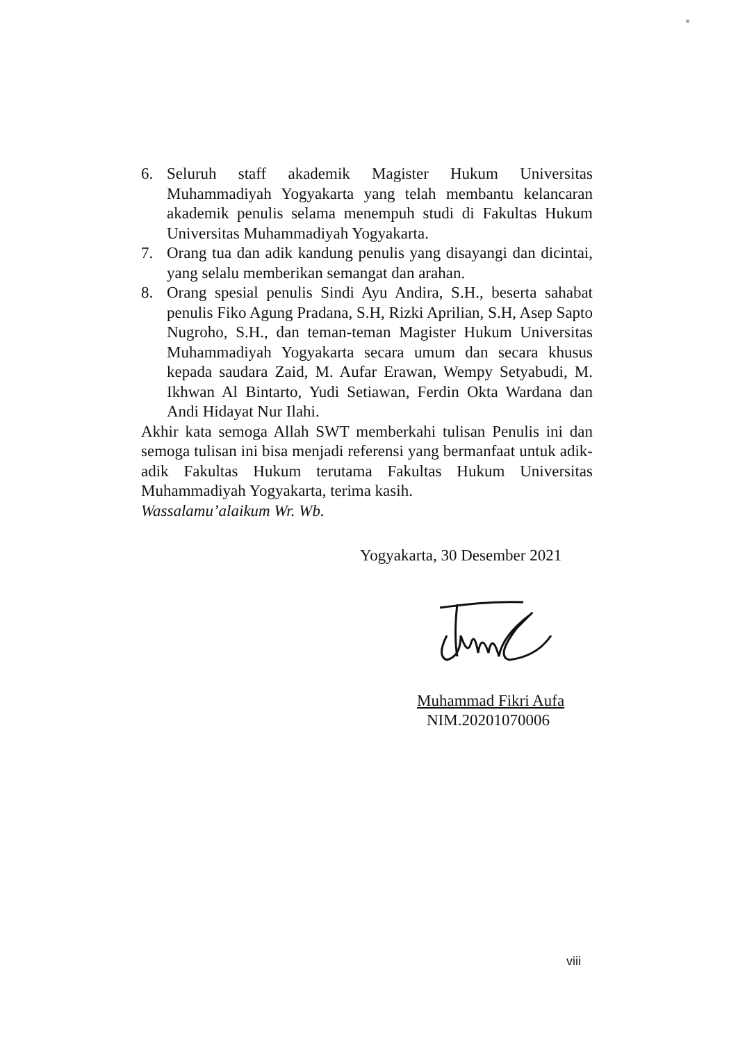6. Seluruh staff akademik Magister Hukum Universitas Muhammadiyah Yogyakarta yang telah membantu kelancaran akademik penulis selama menempuh studi di Fakultas Hukum Universitas Muhammadiyah Yogyakarta.
7. Orang tua dan adik kandung penulis yang disayangi dan dicintai, yang selalu memberikan semangat dan arahan.
8. Orang spesial penulis Sindi Ayu Andira, S.H., beserta sahabat penulis Fiko Agung Pradana, S.H, Rizki Aprilian, S.H, Asep Sapto Nugroho, S.H., dan teman-teman Magister Hukum Universitas Muhammadiyah Yogyakarta secara umum dan secara khusus kepada saudara Zaid, M. Aufar Erawan, Wempy Setyabudi, M. Ikhwan Al Bintarto, Yudi Setiawan, Ferdin Okta Wardana dan Andi Hidayat Nur Ilahi.
Akhir kata semoga Allah SWT memberkahi tulisan Penulis ini dan semoga tulisan ini bisa menjadi referensi yang bermanfaat untuk adik-adik Fakultas Hukum terutama Fakultas Hukum Universitas Muhammadiyah Yogyakarta, terima kasih.
Wassalamu’alaikum Wr. Wb.
Yogyakarta, 30 Desember 2021
Muhammad Fikri Aufa
NIM.20201070006
viii